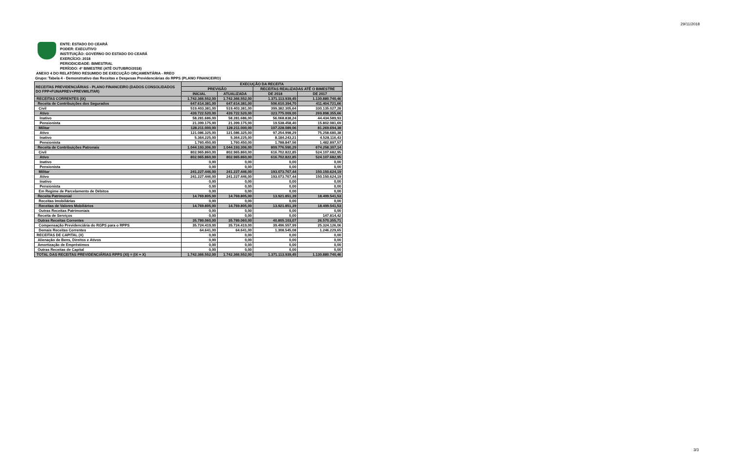29/11/2018
ENTE: ESTADO DO CEARÁ
PODER: EXECUTIVO
INSTITUIÇÃO: GOVERNO DO ESTADO DO CEARÁ
EXERCÍCIO: 2018
PERIODICIDADE: BIMESTRAL
PERÍODO: 4º BIMESTRE (ATÉ OUTUBRO/2018)
ANEXO 4 DO RELATÓRIO RESUMIDO DE EXECUÇÃO ORÇAMENTÁRIA - RREO
Grupo: Tabela 4 - Demonstrativo das Receitas e Despesas Previdenciárias do RPPS (PLANO FINANCEIRO)
| RECEITAS PREVIDENCIÁRIAS - PLANO FINANCEIRO (DADOS CONSOLIDADOS DO FPP+FUNAPREV+PREVMILITAR) | EXECUÇÃO DA RECEITA | | | |
| --- | --- | --- | --- | --- |
| | PREVISÃO | | RECEITAS REALIZADAS ATÉ O BIMESTRE | |
| | INICIAL | ATUALIZADA | DE 2018 | DE 2017 |
| RECEITAS CORRENTES (IX) | 1.742.366.552,00 | 1.742.366.552,00 | 1.371.113.939,45 | 1.130.880.740,46 |
| Receita de Contribuições dos Segurados | 647.614.381,00 | 647.614.381,00 | 506.610.394,70 | 411.404.721,66 |
| Civil | 519.403.381,00 | 519.403.381,00 | 399.382.305,64 | 330.135.027,28 |
| Ativo | 439.722.520,00 | 439.722.520,00 | 323.775.009,00 | 269.898.355,66 |
| Inativo | 58.281.686,00 | 58.281.686,00 | 56.068.838,24 | 44.434.589,93 |
| Pensionista | 21.399.175,00 | 21.399.175,00 | 19.538.458,40 | 15.802.081,69 |
| Militar | 128.211.000,00 | 128.211.000,00 | 107.228.089,06 | 81.269.694,38 |
| Ativo | 121.086.325,00 | 121.086.325,00 | 97.254.998,29 | 75.258.680,38 |
| Inativo | 5.364.225,00 | 5.364.225,00 | 8.184.243,21 | 4.528.116,43 |
| Pensionista | 1.760.450,00 | 1.760.450,00 | 1.788.847,56 | 1.482.897,57 |
| Receita de Contribuições Patronais | 1.044.193.306,00 | 1.044.193.306,00 | 809.776.590,29 | 674.258.307,14 |
| Civil | 802.965.860,00 | 802.965.860,00 | 616.702.822,85 | 524.107.682,95 |
| Ativo | 802.965.860,00 | 802.965.860,00 | 616.702.822,85 | 524.107.682,95 |
| Inativo | 0,00 | 0,00 | 0,00 | 0,00 |
| Pensionista | 0,00 | 0,00 | 0,00 | 0,00 |
| Militar | 241.227.446,00 | 241.227.446,00 | 193.073.767,44 | 150.150.624,19 |
| Ativo | 241.227.446,00 | 241.227.446,00 | 193.073.767,44 | 150.150.624,19 |
| Inativo | 0,00 | 0,00 | 0,00 | 0,00 |
| Pensionista | 0,00 | 0,00 | 0,00 | 0,00 |
| Em Regime de Parcelamento de Débitos | 0,00 | 0,00 | 0,00 | 0,00 |
| Receita Patrimonial | 14.769.805,00 | 14.769.805,00 | 13.921.851,39 | 18.499.541,53 |
| Receitas Imobiliárias | 0,00 | 0,00 | 0,00 | 0,00 |
| Receitas de Valores Mobiliários | 14.769.805,00 | 14.769.805,00 | 13.921.851,39 | 18.499.541,53 |
| Outras Receitas Patrimoniais | 0,00 | 0,00 | 0,00 | 0,00 |
| Receita de Serviços | 0,00 | 0,00 | 0,00 | 147.814,42 |
| Outras Receitas Correntes | 35.789.060,00 | 35.789.060,00 | 40.805.103,07 | 26.570.355,71 |
| Compensação Previdenciária do RGPS para o RPPS | 35.724.419,00 | 35.724.419,00 | 39.496.557,99 | 25.324.126,06 |
| Demais Receitas Correntes | 64.641,00 | 64.641,00 | 1.308.545,08 | 1.246.229,65 |
| RECEITAS DE CAPITAL (X) | 0,00 | 0,00 | 0,00 | 0,00 |
| Alienação de Bens, Direitos e Ativos | 0,00 | 0,00 | 0,00 | 0,00 |
| Amortização de Empréstimos | 0,00 | 0,00 | 0,00 | 0,00 |
| Outras Receitas de Capital | 0,00 | 0,00 | 0,00 | 0,00 |
| TOTAL DAS RECEITAS PREVIDENCIÁRIAS RPPS (XI) = (IX + X) | 1.742.366.552,00 | 1.742.366.552,00 | 1.371.113.939,45 | 1.130.880.740,46 |
3/3